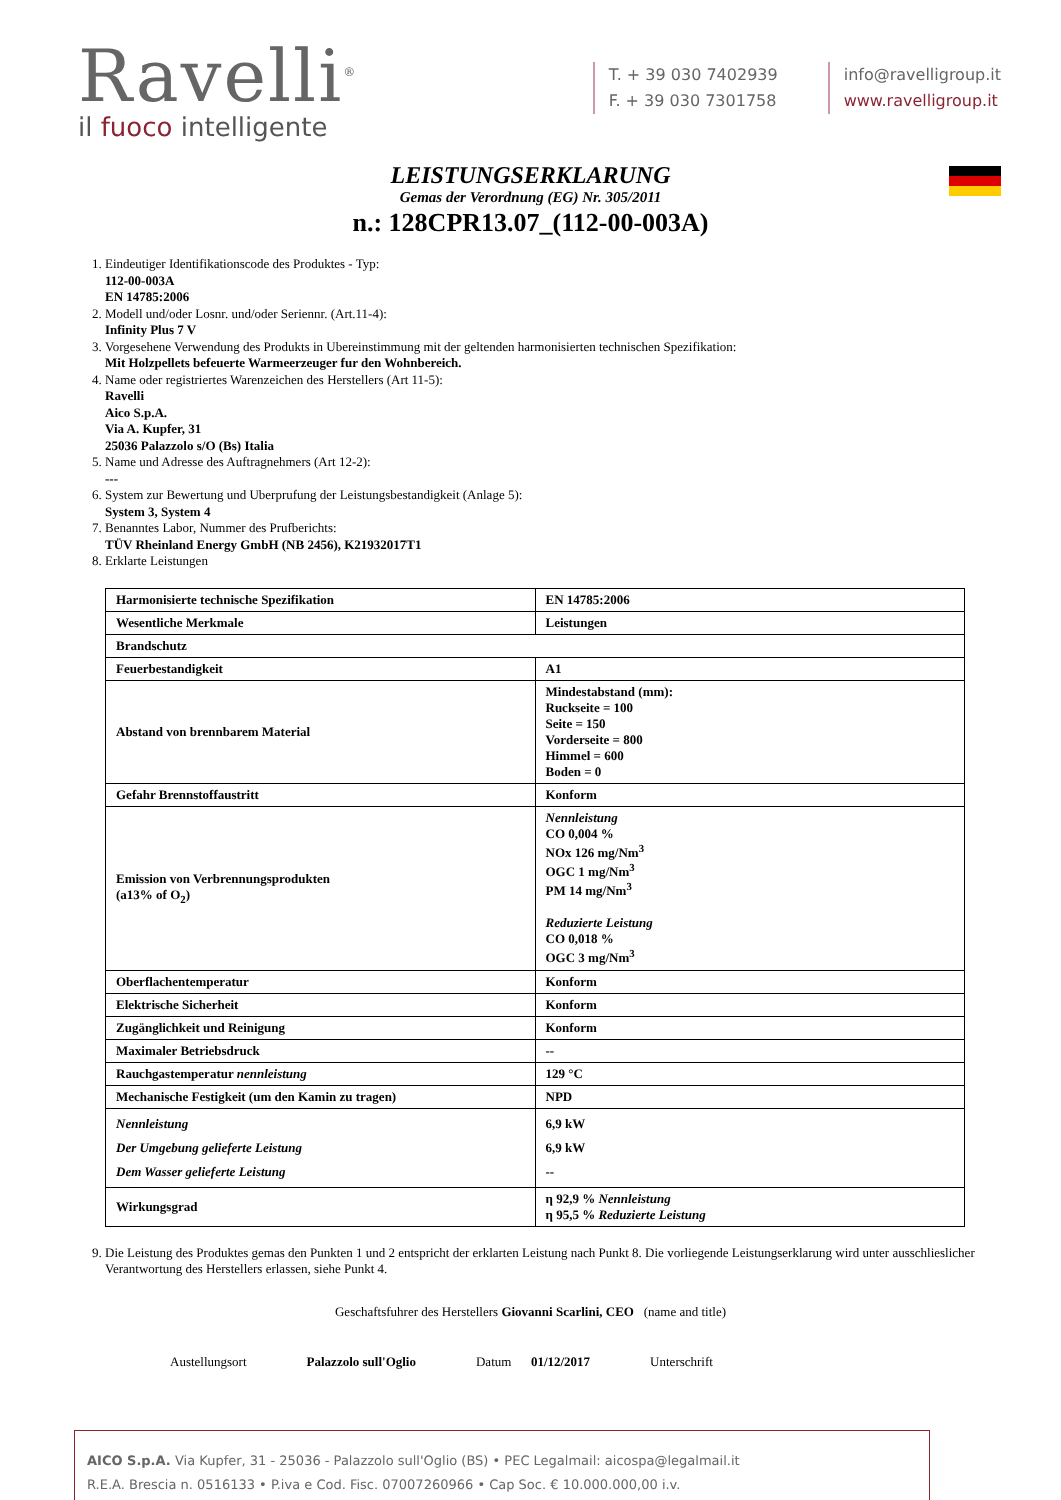Ravelli<sup>®</sup>
il fuoco intelligente
T. + 39 030 7402939
F. + 39 030 7301758
info@ravelligroup.it
www.ravelligroup.it
LEISTUNGSERKLARUNG
Gemas der Verordnung (EG) Nr. 305/2011
n.: 128CPR13.07_(112-00-003A)
1. Eindeutiger Identifikationscode des Produktes - Typ:
112-00-003A
EN 14785:2006
2. Modell und/oder Losnr. und/oder Seriennr. (Art.11-4):
Infinity Plus 7 V
3. Vorgesehene Verwendung des Produkts in Ubereinstimmung mit der geltenden harmonisierten technischen Spezifikation:
Mit Holzpellets befeuerte Warmeerzeuger fur den Wohnbereich.
4. Name oder registriertes Warenzeichen des Herstellers (Art 11-5):
Ravelli
Aico S.p.A.
Via A. Kupfer, 31
25036 Palazzolo s/O (Bs) Italia
5. Name und Adresse des Auftragnehmers (Art 12-2):
---
6. System zur Bewertung und Uberprufung der Leistungsbestandigkeit (Anlage 5):
System 3, System 4
7. Benanntes Labor, Nummer des Prufberichts:
TÜV Rheinland Energy GmbH (NB 2456), K21932017T1
8. Erklarte Leistungen
| Harmonisierte technische Spezifikation | EN 14785:2006 |
| Wesentliche Merkmale | Leistungen |
| Brandschutz | |
| Feuerbestandigkeit | A1 |
| Abstand von brennbarem Material | Mindestabstand (mm): Ruckseite = 100 Seite = 150 Vorderseite = 800 Himmel = 600 Boden = 0 |
| Gefahr Brennstoffaustritt | Konform |
| Emission von Verbrennungsprodukten (a13% of O<sub>2</sub>) | Nennleistung CO 0,004 % NOx 126 mg/Nm<sup>3</sup> OGC 1 mg/Nm<sup>3</sup> PM 14 mg/Nm<sup>3</sup> Reduzierte Leistung CO 0,018 % OGC 3 mg/Nm<sup>3</sup> |
| Oberflachentemperatur | Konform |
| Elektrische Sicherheit | Konform |
| Zugänglichkeit und Reinigung | Konform |
| Maximaler Betriebsdruck | -- |
| Rauchgastemperatur nennleistung | 129 °C |
| Mechanische Festigkeit (um den Kamin zu tragen) | NPD |
| Nennleistung Der Umgebung gelieferte Leistung Dem Wasser gelieferte Leistung | 6,9 kW 6,9 kW -- |
| Wirkungsgrad | η 92,9 % Nennleistung η 95,5 % Reduzierte Leistung |
9. Die Leistung des Produktes gemas den Punkten 1 und 2 entspricht der erklarten Leistung nach Punkt 8. Die vorliegende Leistungserklarung wird unter ausschlieslicher Verantwortung des Herstellers erlassen, siehe Punkt 4.
Geschaftsfuhrer des Herstellers Giovanni Scarlini, CEO (name and title)
Austellungsort Palazzolo sull'Oglio Datum 01/12/2017 Unterschrift
AICO S.p.A. Via Kupfer, 31 - 25036 - Palazzolo sull'Oglio (BS) • PEC Legalmail: aicospa@legalmail.it
R.E.A. Brescia n. 0516133 • P.iva e Cod. Fisc. 07007260966 • Cap Soc. € 10.000.000,00 i.v.